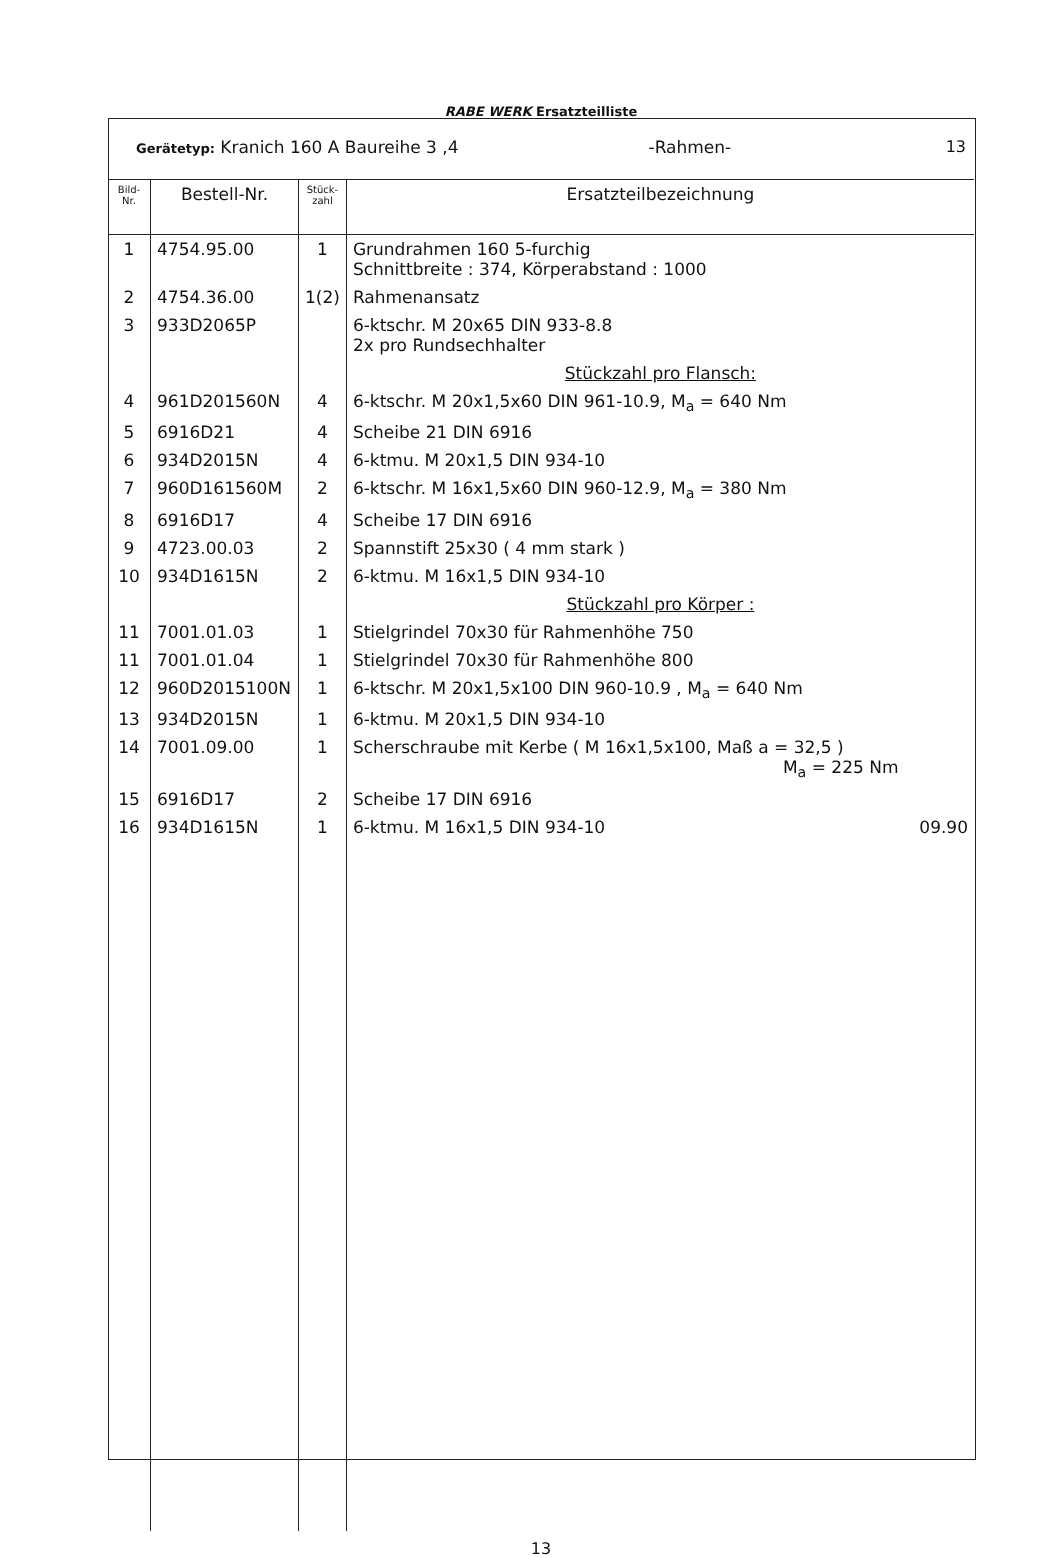RABE WERK Ersatzteilliste
Gerätetyp: Kranich 160 A Baureihe 3 ,4 -Rahmen- 13
| Bild- Nr. | Bestell-Nr. | Stück- zahl | Ersatzteilbezeichnung |
| --- | --- | --- | --- |
| 1 | 4754.95.00 | 1 | Grundrahmen 160 5-furchig Schnittbreite : 374, Körperabstand : 1000 |
| 2 | 4754.36.00 | 1(2) | Rahmenansatz |
| 3 | 933D2065P | | 6-ktschr. M 20x65 DIN 933-8.8 2x pro Rundsechhalter |
| | | | Stückzahl pro Flansch: |
| 4 | 961D201560N | 4 | 6-ktschr. M 20x1,5x60 DIN 961-10.9, M<sub>a</sub> = 640 Nm |
| 5 | 6916D21 | 4 | Scheibe 21 DIN 6916 |
| 6 | 934D2015N | 4 | 6-ktmu. M 20x1,5 DIN 934-10 |
| 7 | 960D161560M | 2 | 6-ktschr. M 16x1,5x60 DIN 960-12.9, M<sub>a</sub> = 380 Nm |
| 8 | 6916D17 | 4 | Scheibe 17 DIN 6916 |
| 9 | 4723.00.03 | 2 | Spannstift 25x30 ( 4 mm stark ) |
| 10 | 934D1615N | 2 | 6-ktmu. M 16x1,5 DIN 934-10 |
| | | | Stückzahl pro Körper : |
| 11 | 7001.01.03 | 1 | Stielgrindel 70x30 für Rahmenhöhe 750 |
| 11 | 7001.01.04 | 1 | Stielgrindel 70x30 für Rahmenhöhe 800 |
| 12 | 960D2015100N | 1 | 6-ktschr. M 20x1,5x100 DIN 960-10.9 , M<sub>a</sub> = 640 Nm |
| 13 | 934D2015N | 1 | 6-ktmu. M 20x1,5 DIN 934-10 |
| 14 | 7001.09.00 | 1 | Scherschraube mit Kerbe ( M 16x1,5x100, Maß a = 32,5 ) M<sub>a</sub> = 225 Nm |
| 15 | 6916D17 | 2 | Scheibe 17 DIN 6916 |
| 16 | 934D1615N | 1 | 6-ktmu. M 16x1,5 DIN 934-10 09.90 |
13